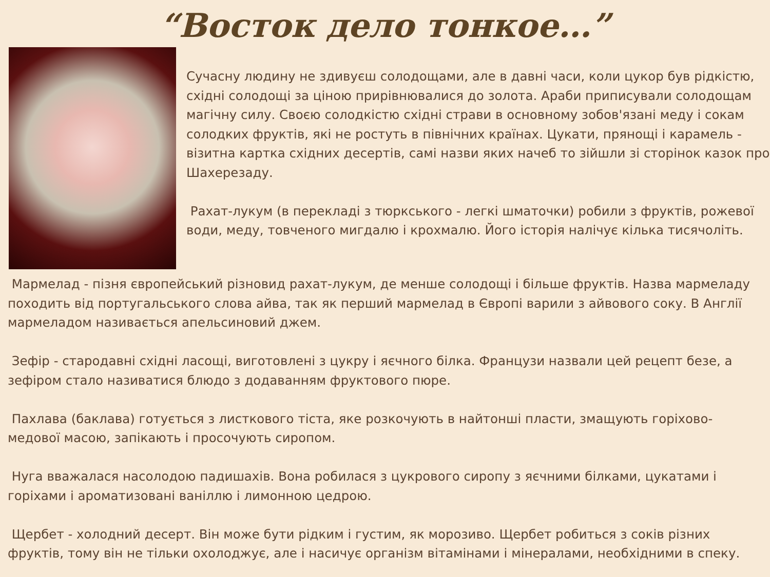“Восток дело тонкое…”
Сучасну людину не здивуєш солодощами, але в давні часи, коли цукор був рідкістю, східні солодощі за ціною прирівнювалися до золота. Араби приписували солодощам магічну силу. Своєю солодкістю східні страви в основному зобов'язані меду і сокам солодких фруктів, які не ростуть в північних країнах. Цукати, прянощі і карамель - візитна картка східних десертів, самі назви яких начеб то зійшли зі сторінок казок про Шахерезаду.
Рахат-лукум (в перекладі з тюркського - легкі шматочки) робили з фруктів, рожевої води, меду, товченого мигдалю і крохмалю. Його історія налічує кілька тисячоліть.
Мармелад - пізня європейський різновид рахат-лукум, де менше солодощі і більше фруктів. Назва мармеладу походить від португальського слова айва, так як перший мармелад в Європі варили з айвового соку. В Англії мармеладом називається апельсиновий джем.
Зефір - стародавні східні ласощі, виготовлені з цукру і яєчного білка. Французи назвали цей рецепт безе, а зефіром стало називатися блюдо з додаванням фруктового пюре.
Пахлава (баклава) готується з листкового тіста, яке розкочують в найтонші пласти, змащують горіхово-медової масою, запікають і просочують сиропом.
Нуга вважалася насолодою падишахів. Вона робилася з цукрового сиропу з яєчними білками, цукатами і горіхами і ароматизовані ваніллю і лимонною цедрою.
Щербет - холодний десерт. Він може бути рідким і густим, як морозиво. Щербет робиться з соків різних фруктів, тому він не тільки охолоджує, але і насичує організм вітамінами і мінералами, необхідними в спеку.